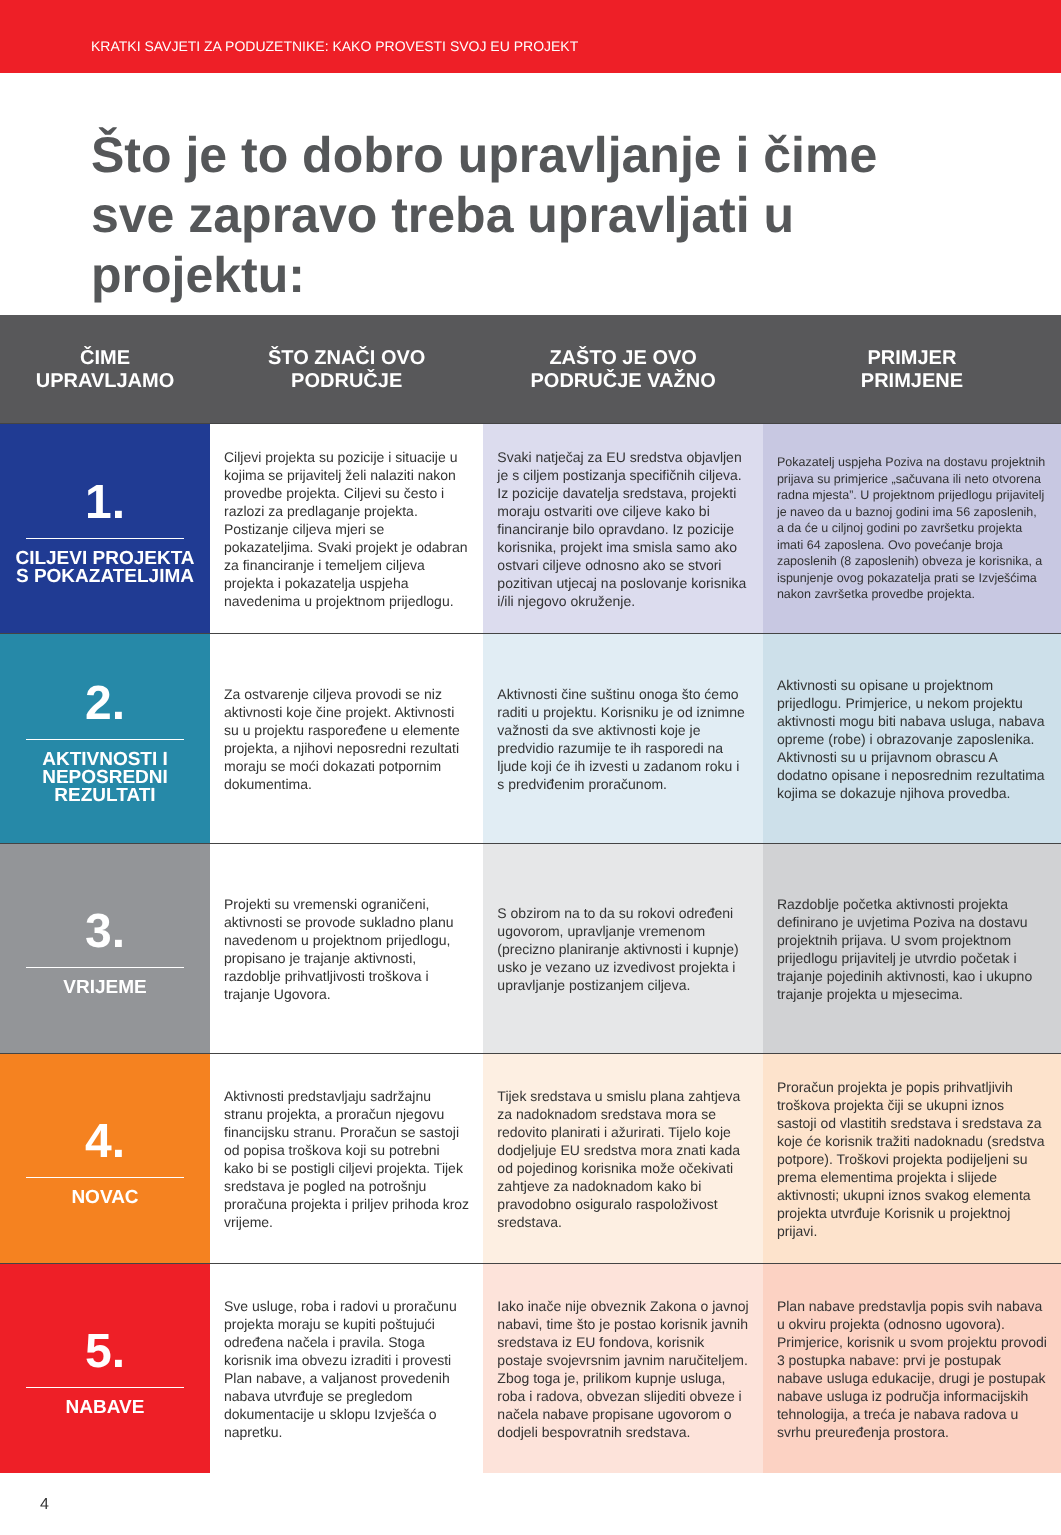KRATKI SAVJETI ZA PODUZETNIKE: KAKO PROVESTI SVOJ EU PROJEKT
Što je to dobro upravljanje i čime sve zapravo treba upravljati u projektu:
| ČIME UPRAVLJAMO | ŠTO ZNAČI OVO PODRUČJE | ZAŠTO JE OVO PODRUČJE VAŽNO | PRIMJER PRIMJENE |
| --- | --- | --- | --- |
| 1. CILJEVI PROJEKTA S POKAZATELJIMA | Ciljevi projekta su pozicije i situacije u kojima se prijavitelj želi nalaziti nakon provedbe projekta. Ciljevi su često i razlozi za predlaganje projekta. Postizanje ciljeva mjeri se pokazateljima. Svaki projekt je odabran za financiranje i temeljem ciljeva projekta i pokazatelja uspjeha navedenima u projektnom prijedlogu. | Svaki natječaj za EU sredstva objavljen je s ciljem postizanja specifičnih ciljeva. Iz pozicije davatelja sredstava, projekti moraju ostvariti ove ciljeve kako bi financiranje bilo opravdano. Iz pozicije korisnika, projekt ima smisla samo ako ostvari ciljeve odnosno ako se stvori pozitivan utjecaj na poslovanje korisnika i/ili njegovo okruženje. | Pokazatelj uspjeha Poziva na dostavu projektnih prijava su primjerice „sačuvana ili neto otvorena radna mjesta”. U projektnom prijedlogu prijavitelj je naveo da u baznoj godini ima 56 zaposlenih, a da će u ciljnoj godini po završetku projekta imati 64 zaposlena. Ovo povećanje broja zaposlenih (8 zaposlenih) obveza je korisnika, a ispunjenje ovog pokazatelja prati se Izvješćima nakon završetka provedbe projekta. |
| 2. AKTIVNOSTI I NEPOSREDNI REZULTATI | Za ostvarenje ciljeva provodi se niz aktivnosti koje čine projekt. Aktivnosti su u projektu raspoređene u elemente projekta, a njihovi neposredni rezultati moraju se moći dokazati potpornim dokumentima. | Aktivnosti čine suštinu onoga što ćemo raditi u projektu. Korisniku je od iznimne važnosti da sve aktivnosti koje je predvidio razumije te ih rasporedi na ljude koji će ih izvesti u zadanom roku i s predviđenim proračunom. | Aktivnosti su opisane u projektnom prijedlogu. Primjerice, u nekom projektu aktivnosti mogu biti nabava usluga, nabava opreme (robe) i obrazovanje zaposlenika. Aktivnosti su u prijavnom obrascu A dodatno opisane i neposrednim rezultatima kojima se dokazuje njihova provedba. |
| 3. VRIJEME | Projekti su vremenski ograničeni, aktivnosti se provode sukladno planu navedenom u projektnom prijedlogu, propisano je trajanje aktivnosti, razdoblje prihvatljivosti troškova i trajanje Ugovora. | S obzirom na to da su rokovi određeni ugovorom, upravljanje vremenom (precizno planiranje aktivnosti i kupnje) usko je vezano uz izvedivost projekta i upravljanje postizanjem ciljeva. | Razdoblje početka aktivnosti projekta definirano je uvjetima Poziva na dostavu projektnih prijava. U svom projektnom prijedlogu prijavitelj je utvrdio početak i trajanje pojedinih aktivnosti, kao i ukupno trajanje projekta u mjesecima. |
| 4. NOVAC | Aktivnosti predstavljaju sadržajnu stranu projekta, a proračun njegovu financijsku stranu. Proračun se sastoji od popisa troškova koji su potrebni kako bi se postigli ciljevi projekta. Tijek sredstava je pogled na potrošnju proračuna projekta i priljev prihoda kroz vrijeme. | Tijek sredstava u smislu plana zahtjeva za nadoknadom sredstava mora se redovito planirati i ažurirati. Tijelo koje dodjeljuje EU sredstva mora znati kada od pojedinog korisnika može očekivati zahtjeve za nadoknadom kako bi pravodobno osiguralo raspoloživost sredstava. | Proračun projekta je popis prihvatljivih troškova projekta čiji se ukupni iznos sastoji od vlastitih sredstava i sredstava za koje će korisnik tražiti nadoknadu (sredstva potpore). Troškovi projekta podijeljeni su prema elementima projekta i slijede aktivnosti; ukupni iznos svakog elementa projekta utvrđuje Korisnik u projektnoj prijavi. |
| 5. NABAVE | Sve usluge, roba i radovi u proračunu projekta moraju se kupiti poštujući određena načela i pravila. Stoga korisnik ima obvezu izraditi i provesti Plan nabave, a valjanost provedenih nabava utvrđuje se pregledom dokumentacije u sklopu Izvješća o napretku. | Iako inače nije obveznik Zakona o javnoj nabavi, time što je postao korisnik javnih sredstava iz EU fondova, korisnik postaje svojevrsnim javnim naručiteljem. Zbog toga je, prilikom kupnje usluga, roba i radova, obvezan slijediti obveze i načela nabave propisane ugovorom o dodjeli bespovratnih sredstava. | Plan nabave predstavlja popis svih nabava u okviru projekta (odnosno ugovora). Primjerice, korisnik u svom projektu provodi 3 postupka nabave: prvi je postupak nabave usluga edukacije, drugi je postupak nabave usluga iz područja informacijskih tehnologija, a treća je nabava radova u svrhu preuređenja prostora. |
4